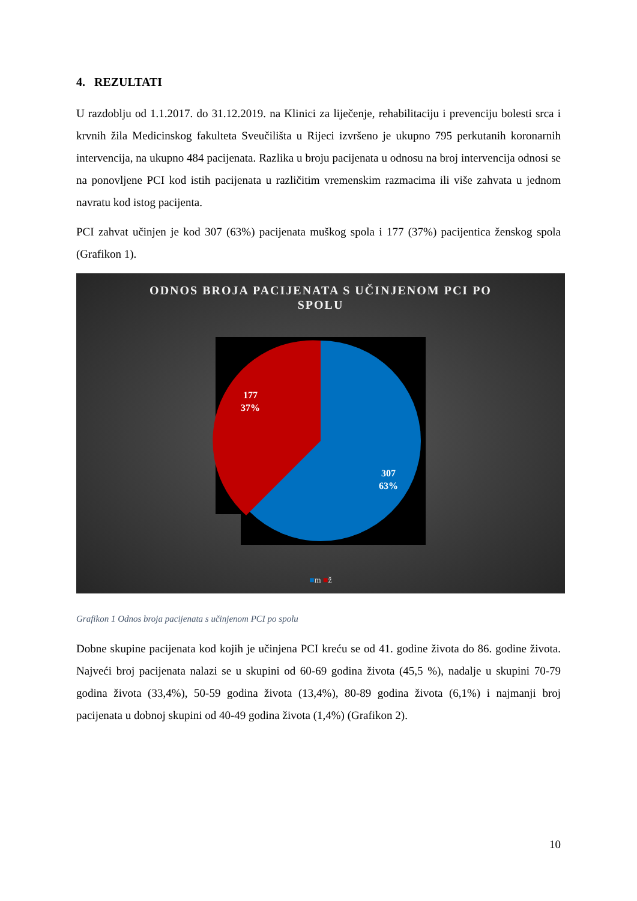4. REZULTATI
U razdoblju od 1.1.2017. do 31.12.2019. na Klinici za liječenje, rehabilitaciju i prevenciju bolesti srca i krvnih žila Medicinskog fakulteta Sveučilišta u Rijeci izvršeno je ukupno 795 perkutanih koronarnih intervencija, na ukupno 484 pacijenata. Razlika u broju pacijenata u odnosu na broj intervencija odnosi se na ponovljene PCI kod istih pacijenata u različitim vremenskim razmacima ili više zahvata u jednom navratu kod istog pacijenta.
PCI zahvat učinjen je kod 307 (63%) pacijenata muškog spola i 177 (37%) pacijentica ženskog spola (Grafikon 1).
ODNOS BROJA PACIJENATA S UČINJENOM PCI PO
SPOLU
177
37%
307
63%
■m ■ž
Grafikon 1 Odnos broja pacijenata s učinjenom PCI po spolu
Dobne skupine pacijenata kod kojih je učinjena PCI kreću se od 41. godine života do 86. godine života. Najveći broj pacijenata nalazi se u skupini od 60-69 godina života (45,5 %), nadalje u skupini 70-79 godina života (33,4%), 50-59 godina života (13,4%), 80-89 godina života (6,1%) i najmanji broj pacijenata u dobnoj skupini od 40-49 godina života (1,4%) (Grafikon 2).
10